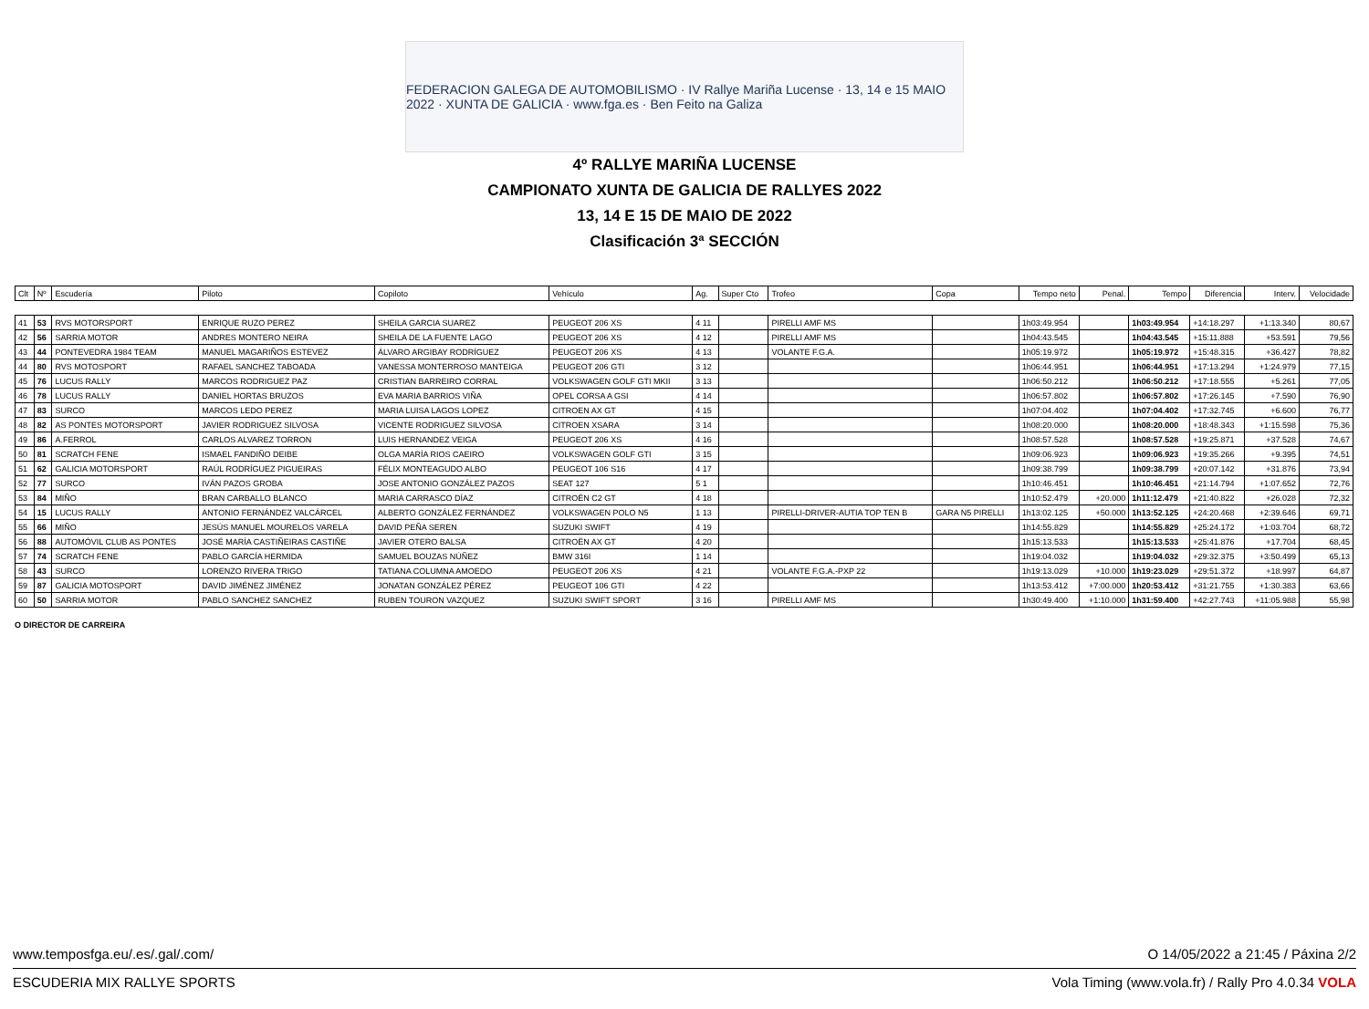FEDERACION GALEGA DE AUTOMOBILISMO · IV Rallye Mariña Lucense · 13, 14 e 15 MAIO 2022 · XUNTA DE GALICIA · www.fga.es · Ben Feito na Galiza
4º RALLYE MARIÑA LUCENSE
CAMPIONATO XUNTA DE GALICIA DE RALLYES 2022
13, 14 E 15 DE MAIO DE 2022
Clasificación 3ª SECCIÓN
| Clt | Nº | Escudería | Piloto | Copiloto | Vehículo | Ag. | Super Cto | Trofeo | Copa | Tempo neto | Penal. | Tempo | Diferencia | Interv. | Velocidade |
| --- | --- | --- | --- | --- | --- | --- | --- | --- | --- | --- | --- | --- | --- | --- | --- |
| 41 | 53 | RVS MOTORSPORT | ENRIQUE RUZO PEREZ | SHEILA GARCIA SUAREZ | PEUGEOT 206 XS | 4 11 | | PIRELLI AMF MS | | 1h03:49.954 | | 1h03:49.954 | +14:18.297 | +1:13.340 | 80,67 |
| 42 | 56 | SARRIA MOTOR | ANDRES MONTERO NEIRA | SHEILA DE LA FUENTE LAGO | PEUGEOT 206 XS | 4 12 | | PIRELLI AMF MS | | 1h04:43.545 | | 1h04:43.545 | +15:11.888 | +53.591 | 79,56 |
| 43 | 44 | PONTEVEDRA 1984 TEAM | MANUEL MAGARIÑOS ESTEVEZ | ÁLVARO ARGIBAY RODRÍGUEZ | PEUGEOT 206 XS | 4 13 | | VOLANTE F.G.A. | | 1h05:19.972 | | 1h05:19.972 | +15:48.315 | +36.427 | 78,82 |
| 44 | 80 | RVS MOTOSPORT | RAFAEL SANCHEZ TABOADA | VANESSA MONTERROSO MANTEIGA | PEUGEOT 206 GTI | 3 12 | | | | 1h06:44.951 | | 1h06:44.951 | +17:13.294 | +1:24.979 | 77,15 |
| 45 | 76 | LUCUS RALLY | MARCOS RODRIGUEZ PAZ | CRISTIAN BARREIRO CORRAL | VOLKSWAGEN GOLF GTI MKII | 3 13 | | | | 1h06:50.212 | | 1h06:50.212 | +17:18.555 | +5.261 | 77,05 |
| 46 | 78 | LUCUS RALLY | DANIEL HORTAS BRUZOS | EVA MARIA BARRIOS VIÑA | OPEL CORSA A GSI | 4 14 | | | | 1h06:57.802 | | 1h06:57.802 | +17:26.145 | +7.590 | 76,90 |
| 47 | 83 | SURCO | MARCOS LEDO PEREZ | MARIA LUISA LAGOS LOPEZ | CITROEN AX GT | 4 15 | | | | 1h07:04.402 | | 1h07:04.402 | +17:32.745 | +6.600 | 76,77 |
| 48 | 82 | AS PONTES MOTORSPORT | JAVIER RODRIGUEZ SILVOSA | VICENTE RODRIGUEZ SILVOSA | CITROEN XSARA | 3 14 | | | | 1h08:20.000 | | 1h08:20.000 | +18:48.343 | +1:15.598 | 75,36 |
| 49 | 86 | A.FERROL | CARLOS ALVAREZ TORRON | LUIS HERNANDEZ VEIGA | PEUGEOT 206 XS | 4 16 | | | | 1h08:57.528 | | 1h08:57.528 | +19:25.871 | +37.528 | 74,67 |
| 50 | 81 | SCRATCH FENE | ISMAEL FANDIÑO DEIBE | OLGA MARÍA RIOS CAEIRO | VOLKSWAGEN GOLF GTI | 3 15 | | | | 1h09:06.923 | | 1h09:06.923 | +19:35.266 | +9.395 | 74,51 |
| 51 | 62 | GALICIA MOTORSPORT | RAÚL RODRÍGUEZ PIGUEIRAS | FÉLIX MONTEAGUDO ALBO | PEUGEOT 106 S16 | 4 17 | | | | 1h09:38.799 | | 1h09:38.799 | +20:07.142 | +31.876 | 73,94 |
| 52 | 77 | SURCO | IVÁN PAZOS GROBA | JOSE ANTONIO GONZÁLEZ PAZOS | SEAT 127 | 5 1 | | | | 1h10:46.451 | | 1h10:46.451 | +21:14.794 | +1:07.652 | 72,76 |
| 53 | 84 | MIÑO | BRAN CARBALLO BLANCO | MARIA CARRASCO DÍAZ | CITROËN C2 GT | 4 18 | | | | 1h10:52.479 | +20.000 | 1h11:12.479 | +21:40.822 | +26.028 | 72,32 |
| 54 | 15 | LUCUS RALLY | ANTONIO FERNÁNDEZ VALCÁRCEL | ALBERTO GONZÁLEZ FERNÁNDEZ | VOLKSWAGEN POLO N5 | 1 13 | | PIRELLI-DRIVER-AUTIA TOP TEN B | GARA N5 PIRELLI | 1h13:02.125 | +50.000 | 1h13:52.125 | +24:20.468 | +2:39.646 | 69,71 |
| 55 | 66 | MIÑO | JESÚS MANUEL MOURELOS VARELA | DAVID PEÑA SEREN | SUZUKI SWIFT | 4 19 | | | | 1h14:55.829 | | 1h14:55.829 | +25:24.172 | +1:03.704 | 68,72 |
| 56 | 88 | AUTOMÓVIL CLUB AS PONTES | JOSÉ MARÍA CASTIÑEIRAS CASTIÑE | JAVIER OTERO BALSA | CITROËN AX GT | 4 20 | | | | 1h15:13.533 | | 1h15:13.533 | +25:41.876 | +17.704 | 68,45 |
| 57 | 74 | SCRATCH FENE | PABLO GARCÍA HERMIDA | SAMUEL BOUZAS NÚÑEZ | BMW 316I | 1 14 | | | | 1h19:04.032 | | 1h19:04.032 | +29:32.375 | +3:50.499 | 65,13 |
| 58 | 43 | SURCO | LORENZO RIVERA TRIGO | TATIANA COLUMNA AMOEDO | PEUGEOT 206 XS | 4 21 | | VOLANTE F.G.A.-PXP 22 | | 1h19:13.029 | +10.000 | 1h19:23.029 | +29:51.372 | +18.997 | 64,87 |
| 59 | 87 | GALICIA MOTOSPORT | DAVID JIMÉNEZ JIMÉNEZ | JONATAN GONZÁLEZ PÉREZ | PEUGEOT 106 GTI | 4 22 | | | | 1h13:53.412 | +7:00.000 | 1h20:53.412 | +31:21.755 | +1:30.383 | 63,66 |
| 60 | 50 | SARRIA MOTOR | PABLO SANCHEZ SANCHEZ | RUBEN TOURON VAZQUEZ | SUZUKI SWIFT SPORT | 3 16 | | PIRELLI AMF MS | | 1h30:49.400 | +1:10.000 | 1h31:59.400 | +42:27.743 | +11:05.988 | 55,98 |
O DIRECTOR DE CARREIRA
www.temposfga.eu/.es/.gal/.com/ O 14/05/2022 a 21:45 / Páxina 2/2
ESCUDERIA MIX RALLYE SPORTS Vola Timing (www.vola.fr) / Rally Pro 4.0.34 VOLA